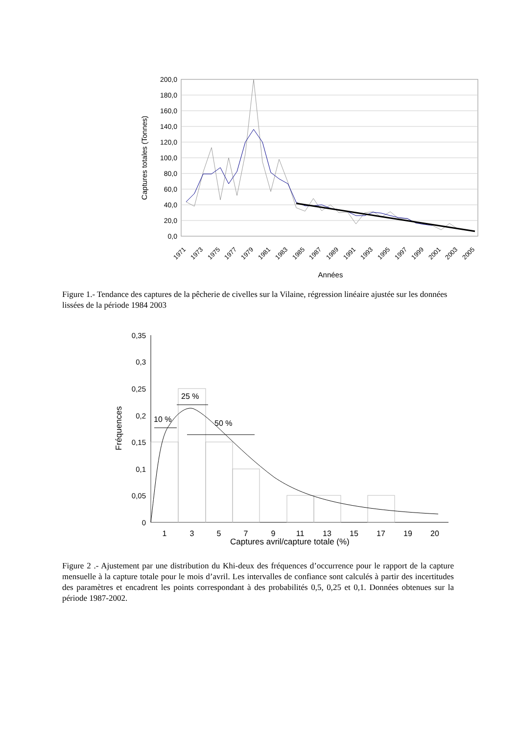200,0
180,0
160,0
140,0
120,0
100,0
80,0
60,0
40,0
20,0
0,0
Captures totales (Tonnes)
1971
1973
1975
1977
1979
1981
1983
1985
1987
1989
1991
1993
1995
1997
1999
2001
2003
2005
Années
Figure 1.- Tendance des captures de la pêcherie de civelles sur la Vilaine, régression linéaire ajustée sur les données lissées de la période 1984 2003
0,35
0,3
0,25
0,2
0,15
0,1
0,05
0
10 %
25 %
50 %
1
3
5
7
9
11
13
15
17
19
20
Fréquences
Captures avril/capture totale (%)
Figure 2 .- Ajustement par une distribution du Khi-deux des fréquences d’occurrence pour le rapport de la capture mensuelle à la capture totale pour le mois d’avril. Les intervalles de confiance sont calculés à partir des incertitudes des paramètres et encadrent les points correspondant à des probabilités 0,5, 0,25 et 0,1. Données obtenues sur la période 1987-2002.